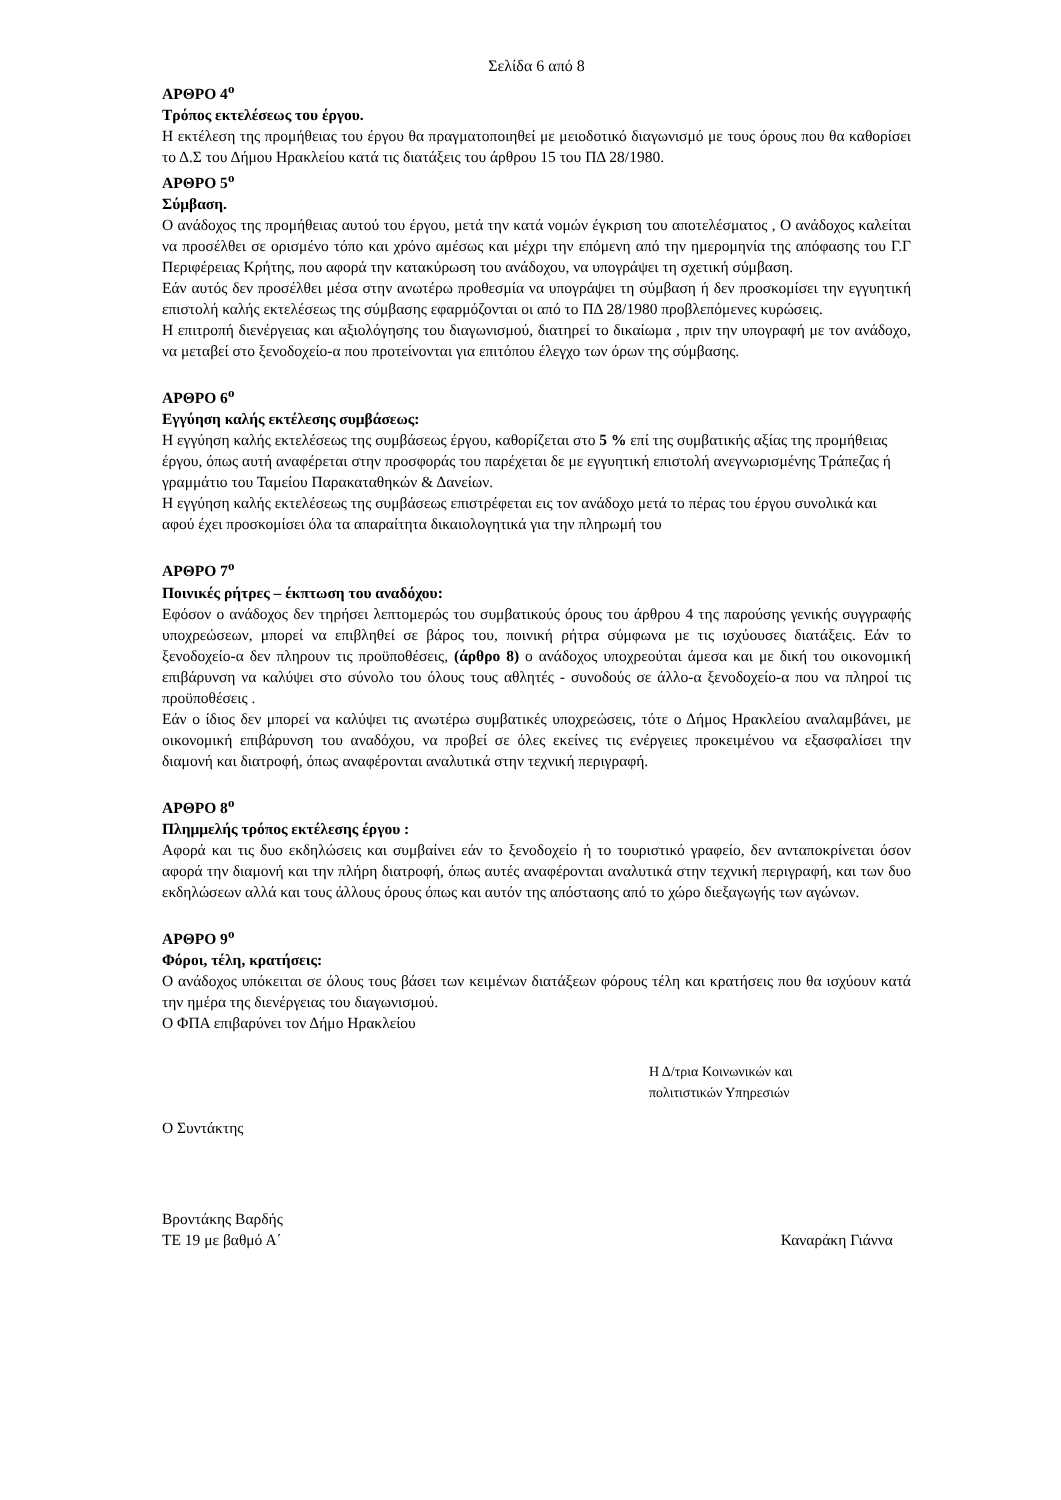Σελίδα 6 από 8
ΑΡΘΡΟ 4<sup>ο</sup>
Τρόπος εκτελέσεως του έργου.
Η εκτέλεση της προμήθειας του έργου θα πραγματοποιηθεί με μειοδοτικό διαγωνισμό με τους όρους που θα καθορίσει το Δ.Σ του Δήμου Ηρακλείου κατά τις διατάξεις του άρθρου 15 του ΠΔ 28/1980.
ΑΡΘΡΟ 5<sup>ο</sup>
Σύμβαση.
Ο ανάδοχος της προμήθειας αυτού του έργου, μετά την κατά νομών έγκριση του αποτελέσματος , Ο ανάδοχος καλείται να προσέλθει σε ορισμένο τόπο και χρόνο αμέσως και μέχρι την επόμενη από την ημερομηνία της απόφασης του Γ.Γ Περιφέρειας Κρήτης, που αφορά την κατακύρωση του ανάδοχου, να υπογράψει τη σχετική σύμβαση.
Εάν αυτός δεν προσέλθει μέσα στην ανωτέρω προθεσμία να υπογράψει τη σύμβαση ή δεν προσκομίσει την εγγυητική επιστολή καλής εκτελέσεως της σύμβασης εφαρμόζονται οι από το ΠΔ 28/1980 προβλεπόμενες κυρώσεις.
Η επιτροπή διενέργειας και αξιολόγησης του διαγωνισμού, διατηρεί το δικαίωμα , πριν την υπογραφή με τον ανάδοχο, να μεταβεί στο ξενοδοχείο-α που προτείνονται για επιτόπου έλεγχο των όρων της σύμβασης.
ΑΡΘΡΟ 6<sup>ο</sup>
Εγγύηση καλής εκτέλεσης συμβάσεως:
Η εγγύηση καλής εκτελέσεως της συμβάσεως έργου, καθορίζεται στο 5 % επί της συμβατικής αξίας της προμήθειας έργου, όπως αυτή αναφέρεται στην προσφοράς του παρέχεται δε με εγγυητική επιστολή ανεγνωρισμένης Τράπεζας ή γραμμάτιο του Ταμείου Παρακαταθηκών & Δανείων.
Η εγγύηση καλής εκτελέσεως της συμβάσεως επιστρέφεται εις τον ανάδοχο μετά το πέρας του έργου συνολικά και αφού έχει προσκομίσει όλα τα απαραίτητα δικαιολογητικά για την πληρωμή του
ΑΡΘΡΟ 7<sup>ο</sup>
Ποινικές ρήτρες – έκπτωση του αναδόχου:
Εφόσον ο ανάδοχος δεν τηρήσει λεπτομερώς του συμβατικούς όρους του άρθρου 4 της παρούσης γενικής συγγραφής υποχρεώσεων, μπορεί να επιβληθεί σε βάρος του, ποινική ρήτρα σύμφωνα με τις ισχύουσες διατάξεις. Εάν το ξενοδοχείο-α δεν πληρουν τις προϋποθέσεις, (άρθρο 8) ο ανάδοχος υποχρεούται άμεσα και με δική του οικονομική επιβάρυνση να καλύψει στο σύνολο του όλους τους αθλητές - συνοδούς σε άλλο-α ξενοδοχείο-α που να πληροί τις προϋποθέσεις .
Εάν ο ίδιος δεν μπορεί να καλύψει τις ανωτέρω συμβατικές υποχρεώσεις, τότε ο Δήμος Ηρακλείου αναλαμβάνει, με οικονομική επιβάρυνση του αναδόχου, να προβεί σε όλες εκείνες τις ενέργειες προκειμένου να εξασφαλίσει την διαμονή και διατροφή, όπως αναφέρονται αναλυτικά στην τεχνική περιγραφή.
ΑΡΘΡΟ 8<sup>ο</sup>
Πλημμελής τρόπος εκτέλεσης έργου :
Αφορά και τις δυο εκδηλώσεις και συμβαίνει εάν το ξενοδοχείο ή το τουριστικό γραφείο, δεν ανταποκρίνεται όσον αφορά την διαμονή και την πλήρη διατροφή, όπως αυτές αναφέρονται αναλυτικά στην τεχνική περιγραφή, και των δυο εκδηλώσεων αλλά και τους άλλους όρους όπως και αυτόν της απόστασης από το χώρο διεξαγωγής των αγώνων.
ΑΡΘΡΟ 9<sup>ο</sup>
Φόροι, τέλη, κρατήσεις:
Ο ανάδοχος υπόκειται σε όλους τους βάσει των κειμένων διατάξεων φόρους τέλη και κρατήσεις που θα ισχύουν κατά την ημέρα της διενέργειας του διαγωνισμού.
Ο ΦΠΑ επιβαρύνει τον Δήμο Ηρακλείου
Η Δ/τρια Κοινωνικών και
πολιτιστικών Υπηρεσιών
Ο Συντάκτης
Βροντάκης Βαρδής
ΤΕ 19 με βαθμό Α΄ Καναράκη Γιάννα